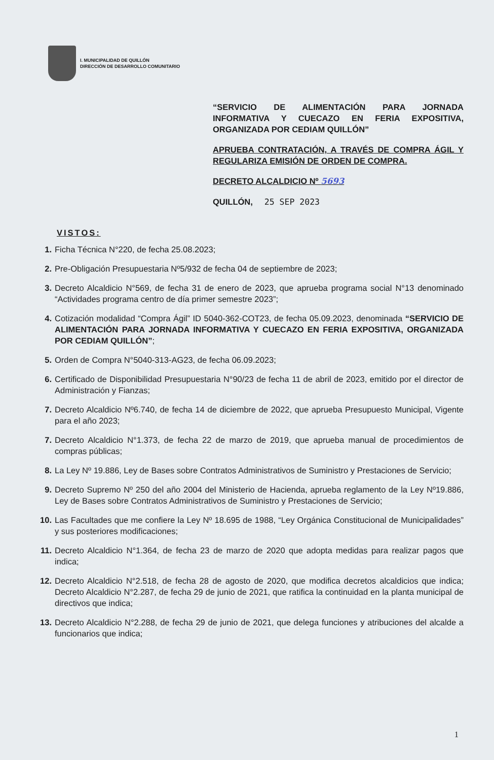I. MUNICIPALIDAD DE QUILLÓN
DIRECCIÓN DE DESARROLLO COMUNITARIO
“SERVICIO DE ALIMENTACIÓN PARA JORNADA INFORMATIVA Y CUECAZO EN FERIA EXPOSITIVA, ORGANIZADA POR CEDIAM QUILLÓN”
APRUEBA CONTRATACIÓN, A TRAVÉS DE COMPRA ÁGIL Y REGULARIZA EMISIÓN DE ORDEN DE COMPRA.
DECRETO ALCALDICIO Nº 5693
QUILLÓN, 25 SEP 2023
VISTOS:
1. Ficha Técnica N°220, de fecha 25.08.2023;
2. Pre-Obligación Presupuestaria Nº5/932 de fecha 04 de septiembre de 2023;
3. Decreto Alcaldicio N°569, de fecha 31 de enero de 2023, que aprueba programa social N°13 denominado “Actividades programa centro de día primer semestre 2023”;
4. Cotización modalidad “Compra Ágil” ID 5040-362-COT23, de fecha 05.09.2023, denominada “SERVICIO DE ALIMENTACIÓN PARA JORNADA INFORMATIVA Y CUECAZO EN FERIA EXPOSITIVA, ORGANIZADA POR CEDIAM QUILLÓN”;
5. Orden de Compra N°5040-313-AG23, de fecha 06.09.2023;
6. Certificado de Disponibilidad Presupuestaria N°90/23 de fecha 11 de abril de 2023, emitido por el director de Administración y Fianzas;
7. Decreto Alcaldicio Nº6.740, de fecha 14 de diciembre de 2022, que aprueba Presupuesto Municipal, Vigente para el año 2023;
7. Decreto Alcaldicio N°1.373, de fecha 22 de marzo de 2019, que aprueba manual de procedimientos de compras públicas;
8. La Ley Nº 19.886, Ley de Bases sobre Contratos Administrativos de Suministro y Prestaciones de Servicio;
9. Decreto Supremo Nº 250 del año 2004 del Ministerio de Hacienda, aprueba reglamento de la Ley Nº19.886, Ley de Bases sobre Contratos Administrativos de Suministro y Prestaciones de Servicio;
10. Las Facultades que me confiere la Ley Nº 18.695 de 1988, “Ley Orgánica Constitucional de Municipalidades” y sus posteriores modificaciones;
11. Decreto Alcaldicio N°1.364, de fecha 23 de marzo de 2020 que adopta medidas para realizar pagos que indica;
12. Decreto Alcaldicio N°2.518, de fecha 28 de agosto de 2020, que modifica decretos alcaldicios que indica; Decreto Alcaldicio N°2.287, de fecha 29 de junio de 2021, que ratifica la continuidad en la planta municipal de directivos que indica;
13. Decreto Alcaldicio N°2.288, de fecha 29 de junio de 2021, que delega funciones y atribuciones del alcalde a funcionarios que indica;
1